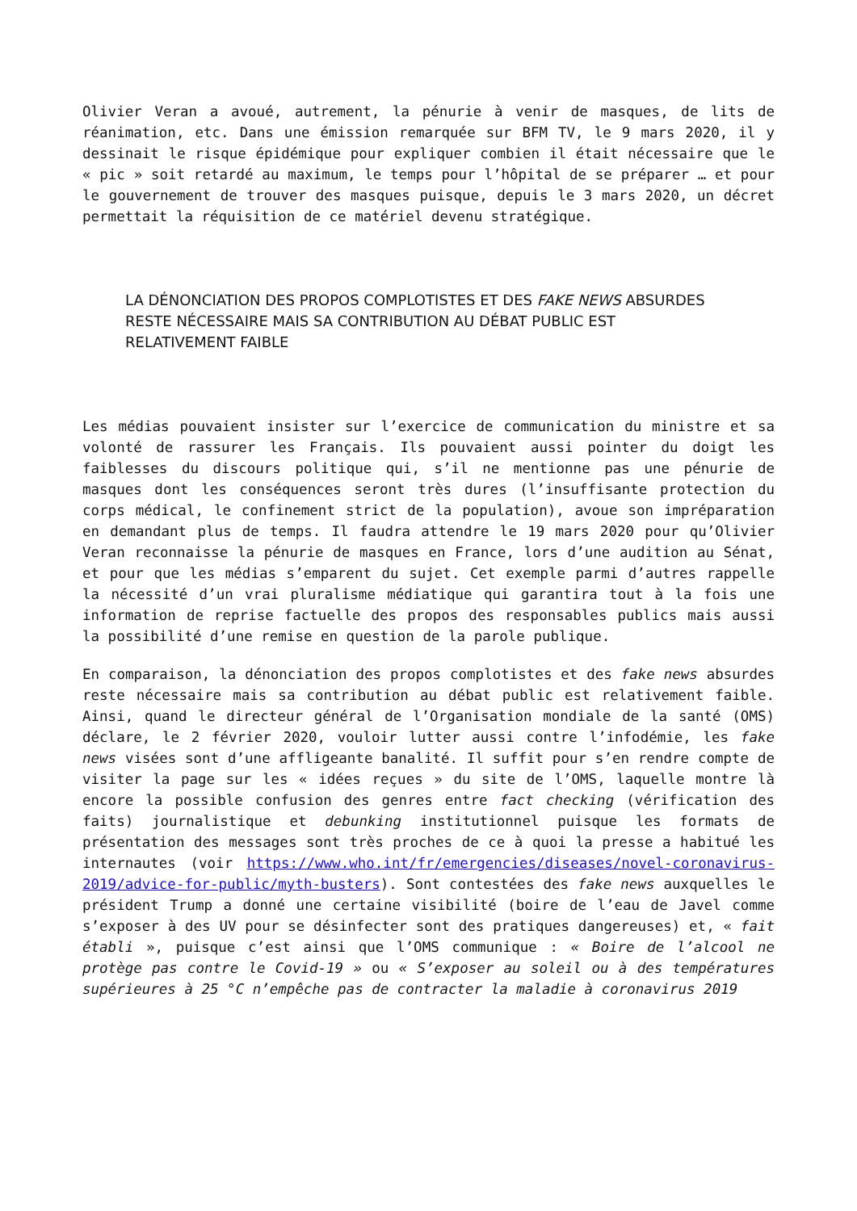Olivier Veran a avoué, autrement, la pénurie à venir de masques, de lits de réanimation, etc. Dans une émission remarquée sur BFM TV, le 9 mars 2020, il y dessinait le risque épidémique pour expliquer combien il était nécessaire que le « pic » soit retardé au maximum, le temps pour l’hôpital de se préparer … et pour le gouvernement de trouver des masques puisque, depuis le 3 mars 2020, un décret permettait la réquisition de ce matériel devenu stratégique.
LA DÉNONCIATION DES PROPOS COMPLOTISTES ET DES FAKE NEWS ABSURDES RESTE NÉCESSAIRE MAIS SA CONTRIBUTION AU DÉBAT PUBLIC EST RELATIVEMENT FAIBLE
Les médias pouvaient insister sur l’exercice de communication du ministre et sa volonté de rassurer les Français. Ils pouvaient aussi pointer du doigt les faiblesses du discours politique qui, s’il ne mentionne pas une pénurie de masques dont les conséquences seront très dures (l’insuffisante protection du corps médical, le confinement strict de la population), avoue son impréparation en demandant plus de temps. Il faudra attendre le 19 mars 2020 pour qu’Olivier Veran reconnaisse la pénurie de masques en France, lors d’une audition au Sénat, et pour que les médias s’emparent du sujet. Cet exemple parmi d’autres rappelle la nécessité d’un vrai pluralisme médiatique qui garantira tout à la fois une information de reprise factuelle des propos des responsables publics mais aussi la possibilité d’une remise en question de la parole publique.
En comparaison, la dénonciation des propos complotistes et des fake news absurdes reste nécessaire mais sa contribution au débat public est relativement faible. Ainsi, quand le directeur général de l’Organisation mondiale de la santé (OMS) déclare, le 2 février 2020, vouloir lutter aussi contre l’infodémie, les fake news visées sont d’une affligeante banalité. Il suffit pour s’en rendre compte de visiter la page sur les « idées reçues » du site de l’OMS, laquelle montre là encore la possible confusion des genres entre fact checking (vérification des faits) journalistique et debunking institutionnel puisque les formats de présentation des messages sont très proches de ce à quoi la presse a habitué les internautes (voir https://www.who.int/fr/emergencies/diseases/novel-coronavirus-2019/advice-for-public/myth-busters). Sont contestées des fake news auxquelles le président Trump a donné une certaine visibilité (boire de l’eau de Javel comme s’exposer à des UV pour se désinfecter sont des pratiques dangereuses) et, « fait établi », puisque c’est ainsi que l’OMS communique : « Boire de l’alcool ne protège pas contre le Covid-19 » ou « S’exposer au soleil ou à des températures supérieures à 25 °C n’empêche pas de contracter la maladie à coronavirus 2019